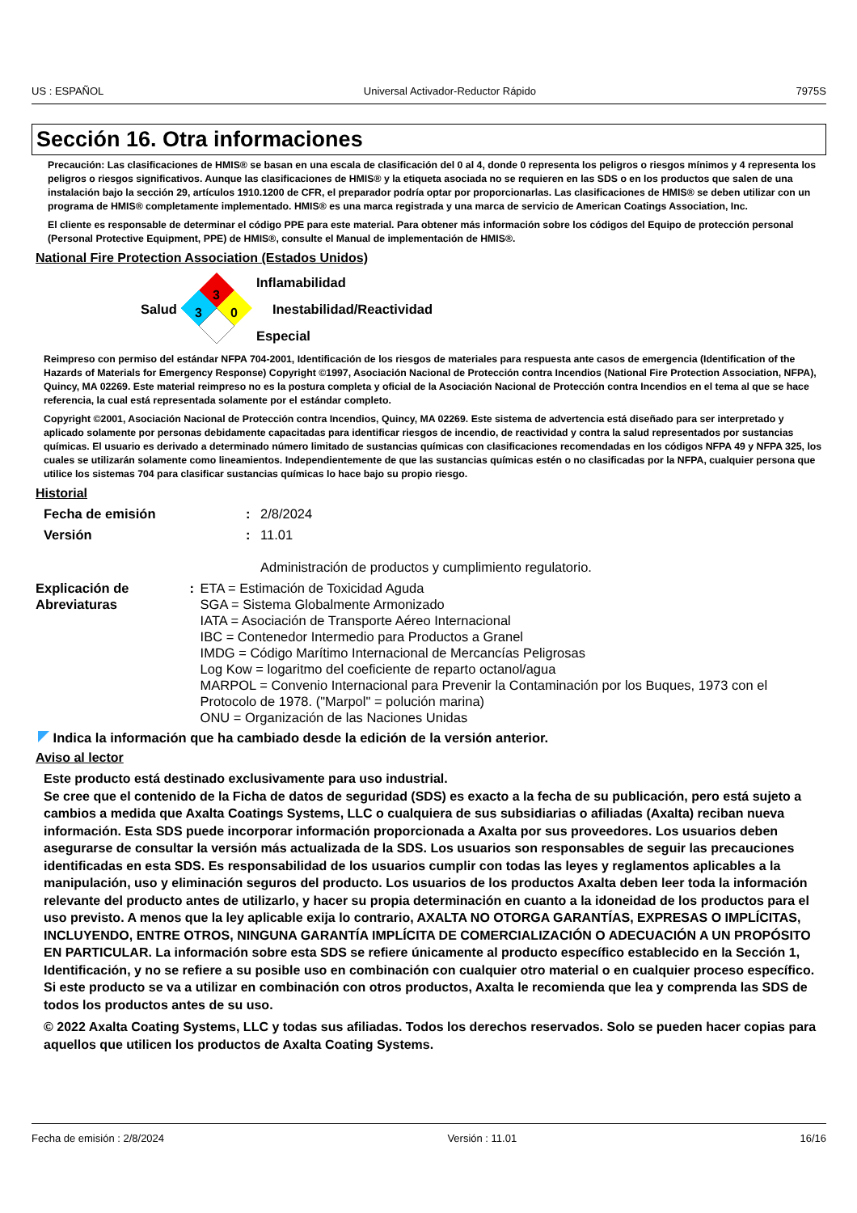US : ESPAÑOL Universal Activador-Reductor Rápido 7975S
Sección 16. Otra informaciones
Precaución: Las clasificaciones de HMIS® se basan en una escala de clasificación del 0 al 4, donde 0 representa los peligros o riesgos mínimos y 4 representa los peligros o riesgos significativos. Aunque las clasificaciones de HMIS® y la etiqueta asociada no se requieren en las SDS o en los productos que salen de una instalación bajo la sección 29, artículos 1910.1200 de CFR, el preparador podría optar por proporcionarlas. Las clasificaciones de HMIS® se deben utilizar con un programa de HMIS® completamente implementado. HMIS® es una marca registrada y una marca de servicio de American Coatings Association, Inc.
El cliente es responsable de determinar el código PPE para este material. Para obtener más información sobre los códigos del Equipo de protección personal (Personal Protective Equipment, PPE) de HMIS®, consulte el Manual de implementación de HMIS®.
National Fire Protection Association (Estados Unidos)
Salud
3
3
0
Inflamabilidad
Inestabilidad/Reactividad
Especial
Reimpreso con permiso del estándar NFPA 704-2001, Identificación de los riesgos de materiales para respuesta ante casos de emergencia (Identification of the Hazards of Materials for Emergency Response) Copyright ©1997, Asociación Nacional de Protección contra Incendios (National Fire Protection Association, NFPA), Quincy, MA 02269. Este material reimpreso no es la postura completa y oficial de la Asociación Nacional de Protección contra Incendios en el tema al que se hace referencia, la cual está representada solamente por el estándar completo.
Copyright ©2001, Asociación Nacional de Protección contra Incendios, Quincy, MA 02269. Este sistema de advertencia está diseñado para ser interpretado y aplicado solamente por personas debidamente capacitadas para identificar riesgos de incendio, de reactividad y contra la salud representados por sustancias químicas. El usuario es derivado a determinado número limitado de sustancias químicas con clasificaciones recomendadas en los códigos NFPA 49 y NFPA 325, los cuales se utilizarán solamente como lineamientos. Independientemente de que las sustancias químicas estén o no clasificadas por la NFPA, cualquier persona que utilice los sistemas 704 para clasificar sustancias químicas lo hace bajo su propio riesgo.
Historial
Fecha de emisión : 2/8/2024
Versión : 11.01
Administración de productos y cumplimiento regulatorio.
Explicación de Abreviaturas
: ETA = Estimación de Toxicidad Aguda
SGA = Sistema Globalmente Armonizado
IATA = Asociación de Transporte Aéreo Internacional
IBC = Contenedor Intermedio para Productos a Granel
IMDG = Código Marítimo Internacional de Mercancías Peligrosas
Log Kow = logaritmo del coeficiente de reparto octanol/agua
MARPOL = Convenio Internacional para Prevenir la Contaminación por los Buques, 1973 con el Protocolo de 1978. ("Marpol" = polución marina)
ONU = Organización de las Naciones Unidas
Indica la información que ha cambiado desde la edición de la versión anterior.
Aviso al lector
Este producto está destinado exclusivamente para uso industrial.
Se cree que el contenido de la Ficha de datos de seguridad (SDS) es exacto a la fecha de su publicación, pero está sujeto a cambios a medida que Axalta Coatings Systems, LLC o cualquiera de sus subsidiarias o afiliadas (Axalta) reciban nueva información. Esta SDS puede incorporar información proporcionada a Axalta por sus proveedores. Los usuarios deben asegurarse de consultar la versión más actualizada de la SDS. Los usuarios son responsables de seguir las precauciones identificadas en esta SDS. Es responsabilidad de los usuarios cumplir con todas las leyes y reglamentos aplicables a la manipulación, uso y eliminación seguros del producto. Los usuarios de los productos Axalta deben leer toda la información relevante del producto antes de utilizarlo, y hacer su propia determinación en cuanto a la idoneidad de los productos para el uso previsto. A menos que la ley aplicable exija lo contrario, AXALTA NO OTORGA GARANTÍAS, EXPRESAS O IMPLÍCITAS, INCLUYENDO, ENTRE OTROS, NINGUNA GARANTÍA IMPLÍCITA DE COMERCIALIZACIÓN O ADECUACIÓN A UN PROPÓSITO EN PARTICULAR. La información sobre esta SDS se refiere únicamente al producto específico establecido en la Sección 1, Identificación, y no se refiere a su posible uso en combinación con cualquier otro material o en cualquier proceso específico. Si este producto se va a utilizar en combinación con otros productos, Axalta le recomienda que lea y comprenda las SDS de todos los productos antes de su uso.
© 2022 Axalta Coating Systems, LLC y todas sus afiliadas. Todos los derechos reservados. Solo se pueden hacer copias para aquellos que utilicen los productos de Axalta Coating Systems.
Fecha de emisión : 2/8/2024 Versión : 11.01 16/16